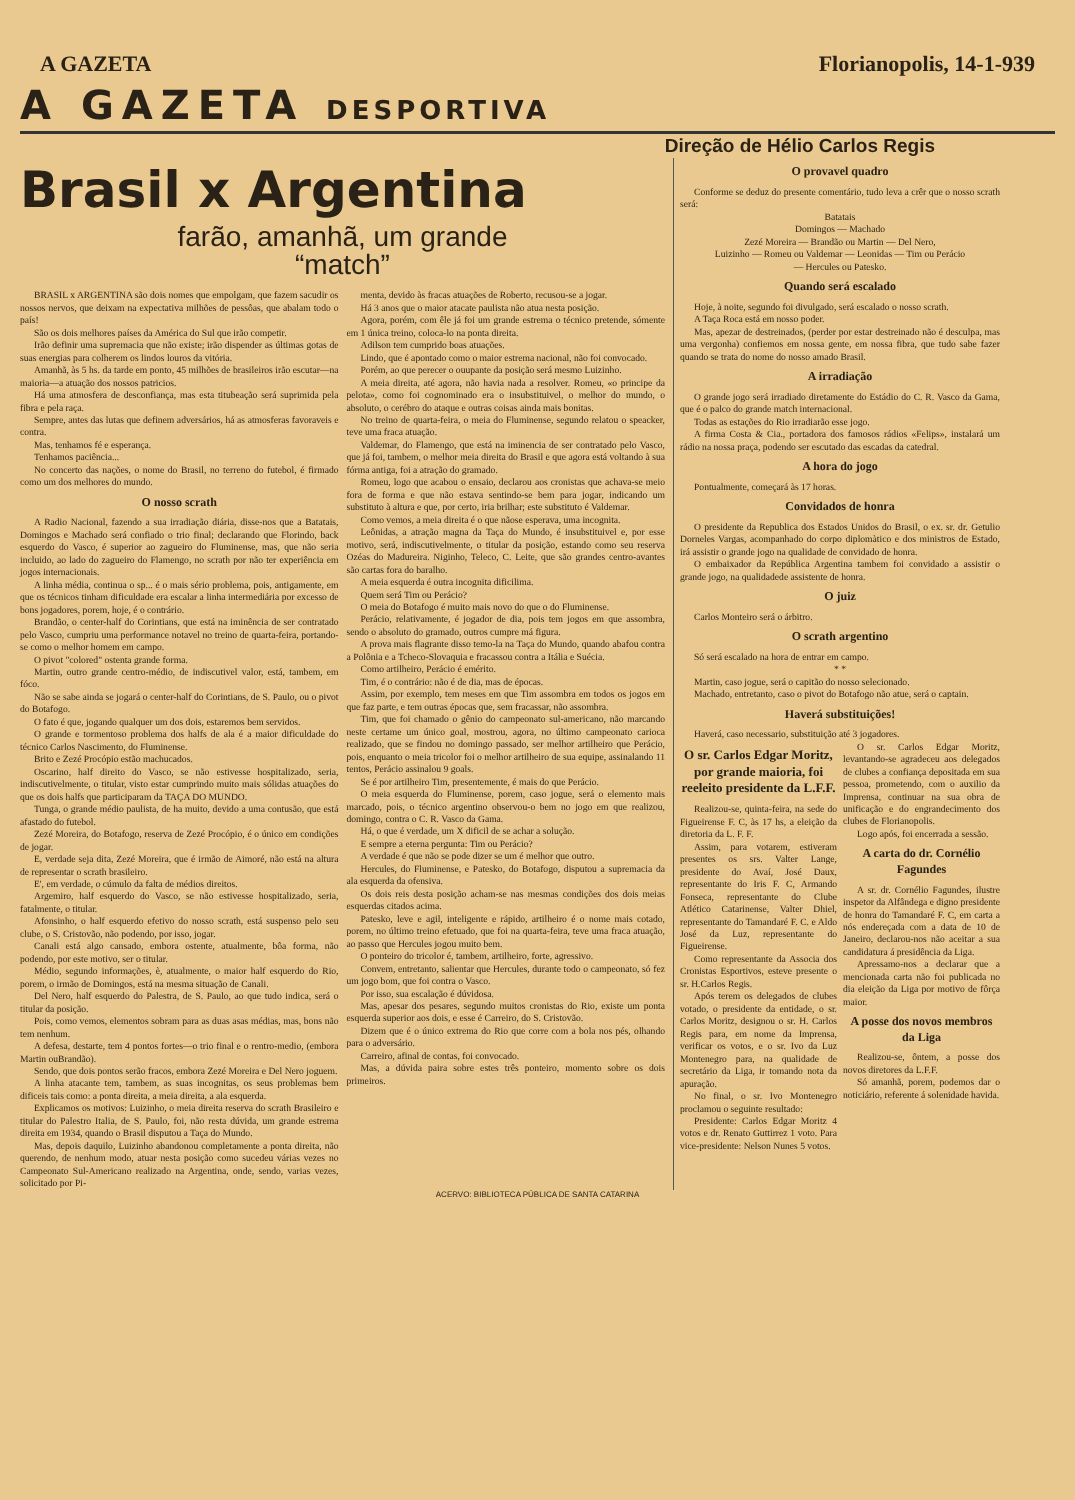A GAZETA Florianopolis, 14-1-939
A GAZETA DESPORTIVA
Direção de Hélio Carlos Regis
Brasil x Argentina
farão, amanhã, um grande
“match”
BRASIL x ARGENTINA são dois nomes que empolgam, que fazem sacudir os nossos nervos, que deixam na expectativa milhões de pessôas, que abalam todo o país!
São os dois melhores países da América do Sul que irão competir.
Irão definir uma supremacia que não existe; irão dispender as últimas gotas de suas energias para colherem os lindos louros da vitória.
Amanhã, às 5 hs. da tarde em ponto, 45 milhões de brasileiros irão escutar—na maioria—a atuação dos nossos patricios.
Há uma atmosfera de desconfiança, mas esta titubeação será suprimida pela fibra e pela raça.
Sempre, antes das lutas que definem adversários, há as atmosferas favoraveis e contra.
Mas, tenhamos fé e esperança.
Tenhamos paciência...
No concerto das nações, o nome do Brasil, no terreno do futebol, é firmado como um dos melhores do mundo.
O nosso scrath
A Radio Nacional, fazendo a sua irradiação diária, disse-nos que a Batatais, Domingos e Machado será confiado o trio final; declarando que Florindo, back esquerdo do Vasco, é superior ao zagueiro do Fluminense, mas, que não seria incluido, ao lado do zagueiro do Flamengo, no scrath por não ter experiência em jogos internacionais.
A linha média, continua o sp... é o mais sério problema, pois, antigamente, em que os técnicos tinham dificuldade era escalar a linha intermediária por excesso de bons jogadores, porem, hoje, é o contrário.
Brandão, o center-half do Corintians, que está na iminência de ser contratado pelo Vasco, cumpriu uma performance notavel no treino de quarta-feira, portando-se como o melhor homem em campo.
O pivot "colored" ostenta grande forma.
Martin, outro grande centro-médio, de indiscutivel valor, está, tambem, em fóco.
Não se sabe ainda se jogará o center-half do Corintians, de S. Paulo, ou o pivot do Botafogo.
O fato é que, jogando qualquer um dos dois, estaremos bem servidos.
O grande e tormentoso problema dos halfs de ala é a maior dificuldade do técnico Carlos Nascimento, do Fluminense.
Brito e Zezé Procópio estão machucados.
Oscarino, half direito do Vasco, se não estivesse hospitalizado, seria, indiscutivelmente, o titular, visto estar cumprindo muito mais sólidas atuações do que os dois halfs que participaram da TAÇA DO MUNDO.
Tunga, o grande médio paulista, de ha muito, devido a uma contusão, que está afastado do futebol.
Zezé Moreira, do Botafogo, reserva de Zezé Procópio, é o único em condições de jogar.
E, verdade seja dita, Zezé Moreira, que é irmão de Aimoré, não está na altura de representar o scrath brasileiro.
E', em verdade, o cúmulo da falta de médios direitos.
Argemiro, half esquerdo do Vasco, se não estivesse hospitalizado, seria, fatalmente, o titular.
Afonsinho, o half esquerdo efetivo do nosso scrath, está suspenso pelo seu clube, o S. Cristovão, não podendo, por isso, jogar.
Canali está algo cansado, embora ostente, atualmente, bôa forma, não podendo, por este motivo, ser o titular.
Médio, segundo informações, è, atualmente, o maior half esquerdo do Rio, porem, o irmão de Domingos, está na mesma situação de Canali.
Del Nero, half esquerdo do Palestra, de S. Paulo, ao que tudo indica, será o titular da posição.
Pois, como vemos, elementos sobram para as duas asas médias, mas, bons não tem nenhum.
A defesa, destarte, tem 4 pontos fortes—o trio final e o rentro-medio, (embora Martin ouBrandão).
Sendo, que dois pontos serão fracos, embora Zezé Moreira e Del Nero joguem.
A linha atacante tem, tambem, as suas incognitas, os seus problemas bem dificeis tais como: a ponta direita, a meia direita, a ala esquerda.
Explicamos os motivos: Luizinho, o meia direita reserva do scrath Brasileiro e titular do Palestro Italia, de S. Paulo, foi, não resta dúvida, um grande estrema direita em 1934, quando o Brasil disputou a Taça do Mundo.
Mas, depois daquilo, Luizinho abandonou completamente a ponta direita, não querendo, de nenhum modo, atuar nesta posição como sucedeu várias vezes no Campeonato Sul-Americano realizado na Argentina, onde, sendo, varias vezes, solicitado por Pi-
menta, devido às fracas atuações de Roberto, recusou-se a jogar.
Há 3 anos que o maior atacate paulista não atua nesta posição.
Agora, porém, com êle já foi um grande estrema o técnico pretende, sómente em 1 única treino, coloca-lo na ponta direita.
Adilson tem cumprido boas atuações.
Lindo, que é apontado como o maior estrema nacional, não foi convocado.
Porém, ao que perecer o ouupante da posição será mesmo Luizinho.
A meia direita, até agora, não havia nada a resolver. Romeu, «o principe da pelota», como foi cognominado era o insubstituivel, o melhor do mundo, o absoluto, o cerébro do ataque e outras coisas ainda mais bonitas.
No treino de quarta-feira, o meia do Fluminense, segundo relatou o speacker, teve uma fraca atuação.
Valdemar, do Flamengo, que está na iminencia de ser contratado pelo Vasco, que já foi, tambem, o melhor meia direita do Brasil e que agora está voltando à sua fórma antiga, foi a atração do gramado.
Romeu, logo que acabou o ensaio, declarou aos cronistas que achava-se meio fora de forma e que não estava sentindo-se bem para jogar, indicando um substituto à altura e que, por certo, iria brilhar; este substituto é Valdemar.
Como vemos, a meia direita é o que nãose esperava, uma incognita.
Leônidas, a atração magna da Taça do Mundo, é insubstituivel e, por esse motivo, será, indiscutivelmente, o titular da posição, estando como seu reserva Ozéas do Madureira. Niginho, Teleco, C. Leite, que são grandes centro-avantes são cartas fora do baralho.
A meia esquerda é outra incognita dificilima.
Quem será Tim ou Perácio?
O meia do Botafogo é muito mais novo do que o do Fluminense.
Perácio, relativamente, é jogador de dia, pois tem jogos em que assombra, sendo o absoluto do gramado, outros cumpre má figura.
A prova mais flagrante disso temo-la na Taça do Mundo, quando abafou contra a Polônia e a Tcheco-Slovaquia e fracassou contra a Itália e Suécia.
Como artilheiro, Perácio é emérito.
Tim, é o contrário: não é de dia, mas de épocas.
Assim, por exemplo, tem meses em que Tim assombra em todos os jogos em que faz parte, e tem outras épocas que, sem fracassar, não assombra.
Tim, que foi chamado o gênio do campeonato sul-americano, não marcando neste certame um único goal, mostrou, agora, no último campeonato carioca realizado, que se findou no domingo passado, ser melhor artilheiro que Perácio, pois, enquanto o meia tricolor foi o melhor artilheiro de sua equipe, assinalando 11 tentos, Perácio assinalou 9 goals.
Se é por artilheiro Tim, presentemente, é mais do que Perácio.
O meia esquerda do Fluminense, porem, caso jogue, será o elemento mais marcado, pois, o técnico argentino observou-o bem no jogo em que realizou, domingo, contra o C. R. Vasco da Gama.
Há, o que é verdade, um X dificil de se achar a solução.
E sempre a eterna pergunta: Tim ou Perácio?
A verdade é que não se pode dizer se um é melhor que outro.
Hercules, do Fluminense, e Patesko, do Botafogo, disputou a supremacia da ala esquerda da ofensiva.
Os dois reis desta posição acham-se nas mesmas condições dos dois meias esquerdas citados acima.
Patesko, leve e agil, inteligente e rápido, artilheiro é o nome mais cotado, porem, no último treino efetuado, que foi na quarta-feira, teve uma fraca atuação, ao passo que Hercules jogou muito bem.
O ponteiro do tricolor é, tambem, artilheiro, forte, agressivo.
Convem, entretanto, salientar que Hercules, durante todo o campeonato, só fez um jogo bom, que foi contra o Vasco.
Por isso, sua escalação é dúvidosa.
Mas, apesar dos pesares, segundo muitos cronistas do Rio, existe um ponta esquerda superior aos dois, e esse é Carreiro, do S. Cristovão.
Dizem que é o único extrema do Rio que corre com a bola nos pés, olhando para o adversário.
Carreiro, afinal de contas, foi convocado.
Mas, a dúvida paira sobre estes três ponteiro, momento sobre os dois primeiros.
O provavel quadro
Conforme se deduz do presente comentário, tudo leva a crêr que o nosso scrath será:
Batatais
Domingos — Machado
Zezé Moreira — Brandão ou Martin — Del Nero,
Luizinho — Romeu ou Valdemar — Leonidas — Tim ou Perácio
— Hercules ou Patesko.
Quando será escalado
Hoje, à noite, segundo foi divulgado, será escalado o nosso scrath.
A Taça Roca está em nosso poder.
Mas, apezar de destreinados, (perder por estar destreinado não é desculpa, mas uma vergonha) confiemos em nossa gente, em nossa fibra, que tudo sabe fazer quando se trata do nome do nosso amado Brasil.
A irradiação
O grande jogo será irradiado diretamente do Estádio do C. R. Vasco da Gama, que é o palco do grande match internacional.
Todas as estações do Rio irradiarão esse jogo.
A firma Costa & Cia., portadora dos famosos rádios «Felips», instalará um rádio na nossa praça, podendo ser escutado das escadas da catedral.
A hora do jogo
Pontualmente, começará às 17 horas.
Convidados de honra
O presidente da Republica dos Estados Unidos do Brasil, o ex. sr. dr. Getulio Dorneles Vargas, acompanhado do corpo diplomàtico e dos ministros de Estado, irá assistir o grande jogo na qualidade de convidado de honra.
O embaixador da República Argentina tambem foi convidado a assistir o grande jogo, na qualidadede assistente de honra.
O juiz
Carlos Monteiro será o árbitro.
O scrath argentino
Só será escalado na hora de entrar em campo.
* *
Martin, caso jogue, será o capitão do nosso selecionado.
Machado, entretanto, caso o pivot do Botafogo não atue, será o captain.
Haverá substituições!
Haverá, caso necessario, substituição até 3 jogadores.
O sr. Carlos Edgar Moritz, por grande maioria, foi reeleito presidente da L.F.F.
Realizou-se, quinta-feira, na sede do Figueirense F. C, às 17 hs, a eleição da diretoria da L. F. F.
Assim, para votarem, estiveram presentes os srs. Valter Lange, presidente do Avaí, José Daux, representante do Iris F. C, Armando Fonseca, representante do Clube Atlético Catarinense, Valter Dhiel, representante do Tamandaré F. C. e Aldo José da Luz, representante do Figueirense.
Como representante da Associa dos Cronistas Esportivos, esteve presente o sr. H.Carlos Regis.
Após terem os delegados de clubes votado, o presidente da entidade, o sr. Carlos Moritz, designou o sr. H. Carlos Regis para, em nome da Imprensa, verificar os votos, e o sr. Ivo da Luz Montenegro para, na qualidade de secretário da Liga, ir tomando nota da apuração.
No final, o sr. Ivo Montenegro proclamou o seguinte resultado:
Presidente: Carlos Edgar Moritz 4 votos e dr. Renato Guttirrez 1 voto. Para vice-presidente: Nelson Nunes 5 votos.
O sr. Carlos Edgar Moritz, levantando-se agradeceu aos delegados de clubes a confiança depositada em sua pessoa, prometendo, com o auxilio da Imprensa, continuar na sua obra de unificação e do engrandecimento dos clubes de Florianopolis.
Logo após, foi encerrada a sessão.
A carta do dr. Cornélio Fagundes
A sr. dr. Cornélio Fagundes, ilustre inspetor da Alfândega e digno presidente de honra do Tamandaré F. C, em carta a nós endereçada com a data de 10 de Janeiro, declarou-nos não aceitar a sua candidatura á presidência da Liga.
Apressamo-nos a declarar que a mencionada carta não foi publicada no dia eleição da Liga por motivo de fôrça maior.
A posse dos novos membros da Liga
Realizou-se, ôntem, a posse dos novos diretores da L.F.F.
Só amanhã, porem, podemos dar o noticiário, referente á solenidade havida.
ACERVO: BIBLIOTECA PÚBLICA DE SANTA CATARINA